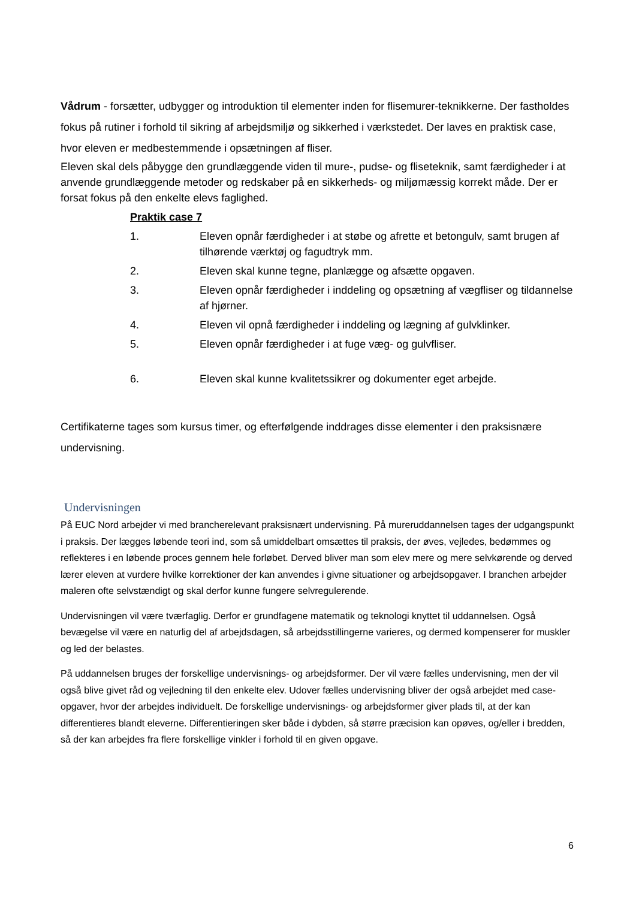Vådrum - forsætter, udbygger og introduktion til elementer inden for flisemurer-teknikkerne. Der fastholdes fokus på rutiner i forhold til sikring af arbejdsmiljø og sikkerhed i værkstedet. Der laves en praktisk case, hvor eleven er medbestemmende i opsætningen af fliser.
Eleven skal dels påbygge den grundlæggende viden til mure-, pudse- og fliseteknik, samt færdigheder i at anvende grundlæggende metoder og redskaber på en sikkerheds- og miljømæssig korrekt måde. Der er forsat fokus på den enkelte elevs faglighed.
Praktik case 7
1. Eleven opnår færdigheder i at støbe og afrette et betongulv, samt brugen af tilhørende værktøj og fagudtryk mm.
2. Eleven skal kunne tegne, planlægge og afsætte opgaven.
3. Eleven opnår færdigheder i inddeling og opsætning af vægfliser og tildannelse af hjørner.
4. Eleven vil opnå færdigheder i inddeling og lægning af gulvklinker.
5. Eleven opnår færdigheder i at fuge væg- og gulvfliser.
6. Eleven skal kunne kvalitetssikrer og dokumenter eget arbejde.
Certifikaterne tages som kursus timer, og efterfølgende inddrages disse elementer i den praksisnære undervisning.
Undervisningen
På EUC Nord arbejder vi med brancherelevant praksisnært undervisning. På mureruddannelsen tages der udgangspunkt i praksis. Der lægges løbende teori ind, som så umiddelbart omsættes til praksis, der øves, vejledes, bedømmes og reflekteres i en løbende proces gennem hele forløbet. Derved bliver man som elev mere og mere selvkørende og derved lærer eleven at vurdere hvilke korrektioner der kan anvendes i givne situationer og arbejdsopgaver. I branchen arbejder maleren ofte selvstændigt og skal derfor kunne fungere selvregulerende.
Undervisningen vil være tværfaglig. Derfor er grundfagene matematik og teknologi knyttet til uddannelsen. Også bevægelse vil være en naturlig del af arbejdsdagen, så arbejdsstillingerne varieres, og dermed kompenserer for muskler og led der belastes.
På uddannelsen bruges der forskellige undervisnings- og arbejdsformer. Der vil være fælles undervisning, men der vil også blive givet råd og vejledning til den enkelte elev. Udover fælles undervisning bliver der også arbejdet med case-opgaver, hvor der arbejdes individuelt. De forskellige undervisnings- og arbejdsformer giver plads til, at der kan differentieres blandt eleverne. Differentieringen sker både i dybden, så større præcision kan opøves, og/eller i bredden, så der kan arbejdes fra flere forskellige vinkler i forhold til en given opgave.
6